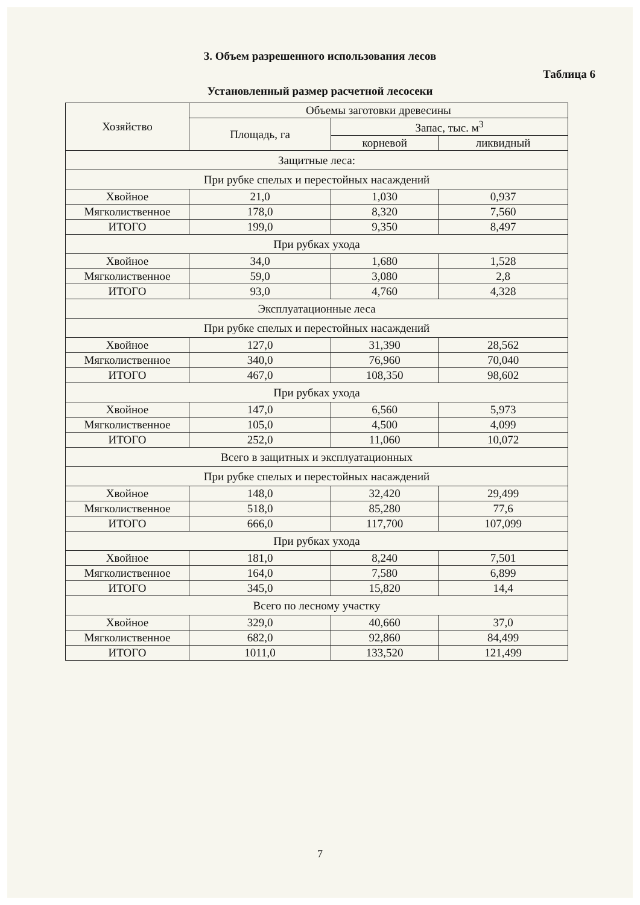3. Объем разрешенного использования лесов
Таблица 6
Установленный размер расчетной лесосеки
| Хозяйство | Объемы заготовки древесины | | |
| --- | --- | --- | --- |
| | Площадь, га | Запас, тыс. м<sup>3</sup> | |
| | | корневой | ликвидный |
| Защитные леса: | | | |
| При рубке спелых и перестойных насаждений | | | |
| Хвойное | 21,0 | 1,030 | 0,937 |
| Мягколиственное | 178,0 | 8,320 | 7,560 |
| ИТОГО | 199,0 | 9,350 | 8,497 |
| При рубках ухода | | | |
| Хвойное | 34,0 | 1,680 | 1,528 |
| Мягколиственное | 59,0 | 3,080 | 2,8 |
| ИТОГО | 93,0 | 4,760 | 4,328 |
| Эксплуатационные леса | | | |
| При рубке спелых и перестойных насаждений | | | |
| Хвойное | 127,0 | 31,390 | 28,562 |
| Мягколиственное | 340,0 | 76,960 | 70,040 |
| ИТОГО | 467,0 | 108,350 | 98,602 |
| При рубках ухода | | | |
| Хвойное | 147,0 | 6,560 | 5,973 |
| Мягколиственное | 105,0 | 4,500 | 4,099 |
| ИТОГО | 252,0 | 11,060 | 10,072 |
| Всего в защитных и эксплуатационных | | | |
| При рубке спелых и перестойных насаждений | | | |
| Хвойное | 148,0 | 32,420 | 29,499 |
| Мягколиственное | 518,0 | 85,280 | 77,6 |
| ИТОГО | 666,0 | 117,700 | 107,099 |
| При рубках ухода | | | |
| Хвойное | 181,0 | 8,240 | 7,501 |
| Мягколиственное | 164,0 | 7,580 | 6,899 |
| ИТОГО | 345,0 | 15,820 | 14,4 |
| Всего по лесному участку | | | |
| Хвойное | 329,0 | 40,660 | 37,0 |
| Мягколиственное | 682,0 | 92,860 | 84,499 |
| ИТОГО | 1011,0 | 133,520 | 121,499 |
7